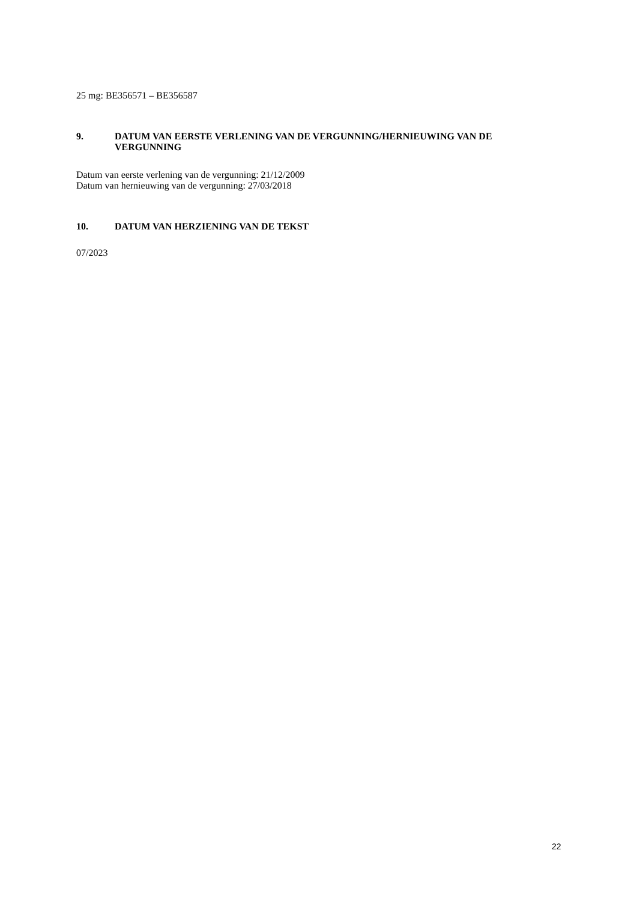25 mg: BE356571 – BE356587
9. DATUM VAN EERSTE VERLENING VAN DE VERGUNNING/HERNIEUWING VAN DE VERGUNNING
Datum van eerste verlening van de vergunning: 21/12/2009
Datum van hernieuwing van de vergunning: 27/03/2018
10. DATUM VAN HERZIENING VAN DE TEKST
07/2023
22